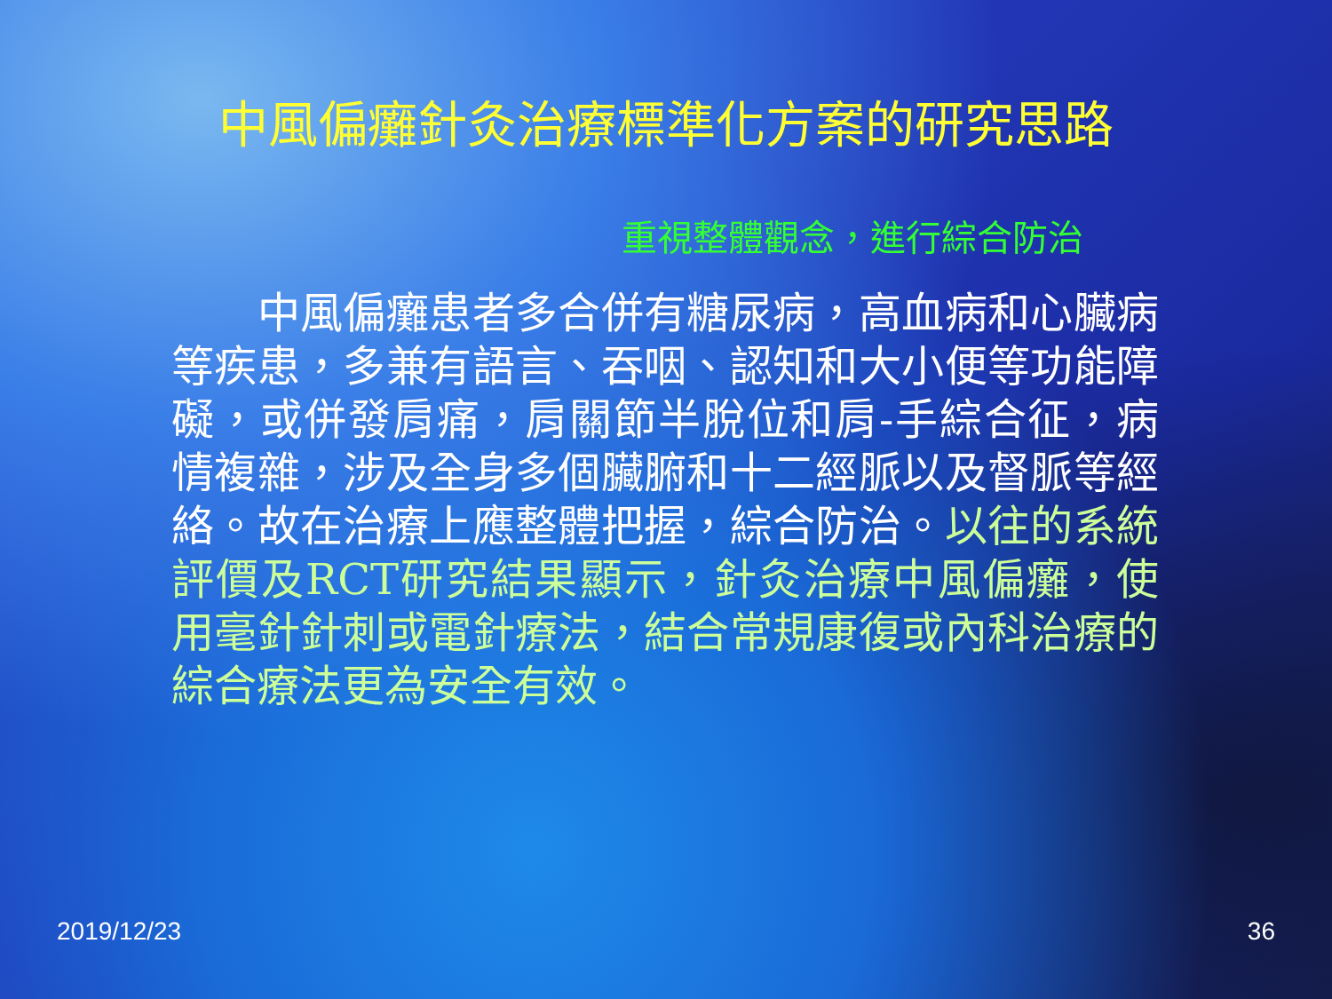中風偏癱針灸治療標準化方案的研究思路
重視整體觀念，進行綜合防治
　　中風偏癱患者多合併有糖尿病，高血病和心臟病等疾患，多兼有語言、吞咽、認知和大小便等功能障礙，或併發肩痛，肩關節半脫位和肩-手綜合征，病情複雜，涉及全身多個臟腑和十二經脈以及督脈等經絡。故在治療上應整體把握，綜合防治。以往的系統評價及RCT研究結果顯示，針灸治療中風偏癱，使用毫針針刺或電針療法，結合常規康復或內科治療的綜合療法更為安全有效。
2019/12/23 36